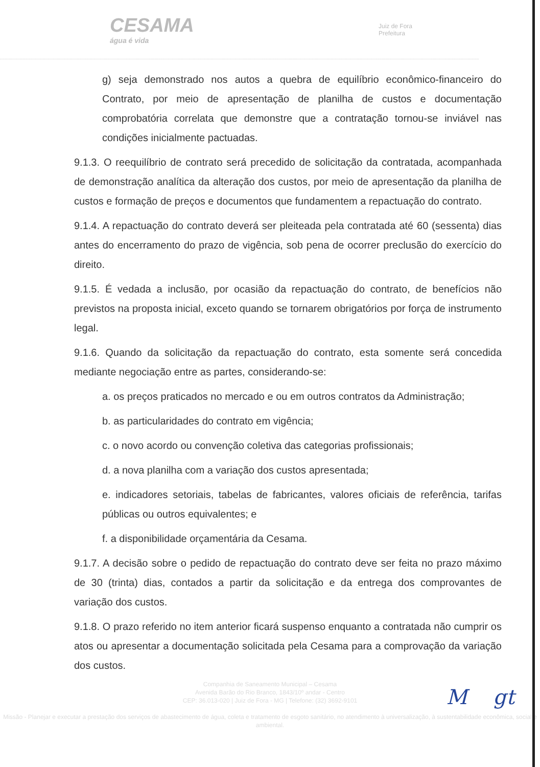CESAMA
água é vida
Juiz de Fora
Prefeitura
g) seja demonstrado nos autos a quebra de equilíbrio econômico-financeiro do Contrato, por meio de apresentação de planilha de custos e documentação comprobatória correlata que demonstre que a contratação tornou-se inviável nas condições inicialmente pactuadas.
9.1.3. O reequilíbrio de contrato será precedido de solicitação da contratada, acompanhada de demonstração analítica da alteração dos custos, por meio de apresentação da planilha de custos e formação de preços e documentos que fundamentem a repactuação do contrato.
9.1.4. A repactuação do contrato deverá ser pleiteada pela contratada até 60 (sessenta) dias antes do encerramento do prazo de vigência, sob pena de ocorrer preclusão do exercício do direito.
9.1.5. É vedada a inclusão, por ocasião da repactuação do contrato, de benefícios não previstos na proposta inicial, exceto quando se tornarem obrigatórios por força de instrumento legal.
9.1.6. Quando da solicitação da repactuação do contrato, esta somente será concedida mediante negociação entre as partes, considerando-se:
a. os preços praticados no mercado e ou em outros contratos da Administração;
b. as particularidades do contrato em vigência;
c. o novo acordo ou convenção coletiva das categorias profissionais;
d. a nova planilha com a variação dos custos apresentada;
e. indicadores setoriais, tabelas de fabricantes, valores oficiais de referência, tarifas públicas ou outros equivalentes; e
f. a disponibilidade orçamentária da Cesama.
9.1.7. A decisão sobre o pedido de repactuação do contrato deve ser feita no prazo máximo de 30 (trinta) dias, contados a partir da solicitação e da entrega dos comprovantes de variação dos custos.
9.1.8. O prazo referido no item anterior ficará suspenso enquanto a contratada não cumprir os atos ou apresentar a documentação solicitada pela Cesama para a comprovação da variação dos custos.
Companhia de Saneamento Municipal – Cesama
Avenida Barão do Rio Branco, 1843/10º andar - Centro
CEP: 36.013-020 | Juiz de Fora - MG | Telefone: (32) 3692-9101
Missão - Planejar e executar a prestação dos serviços de abastecimento de água, coleta e tratamento de esgoto sanitário, no atendimento à universalização, à sustentabilidade econômica, social e ambiental.
M gt